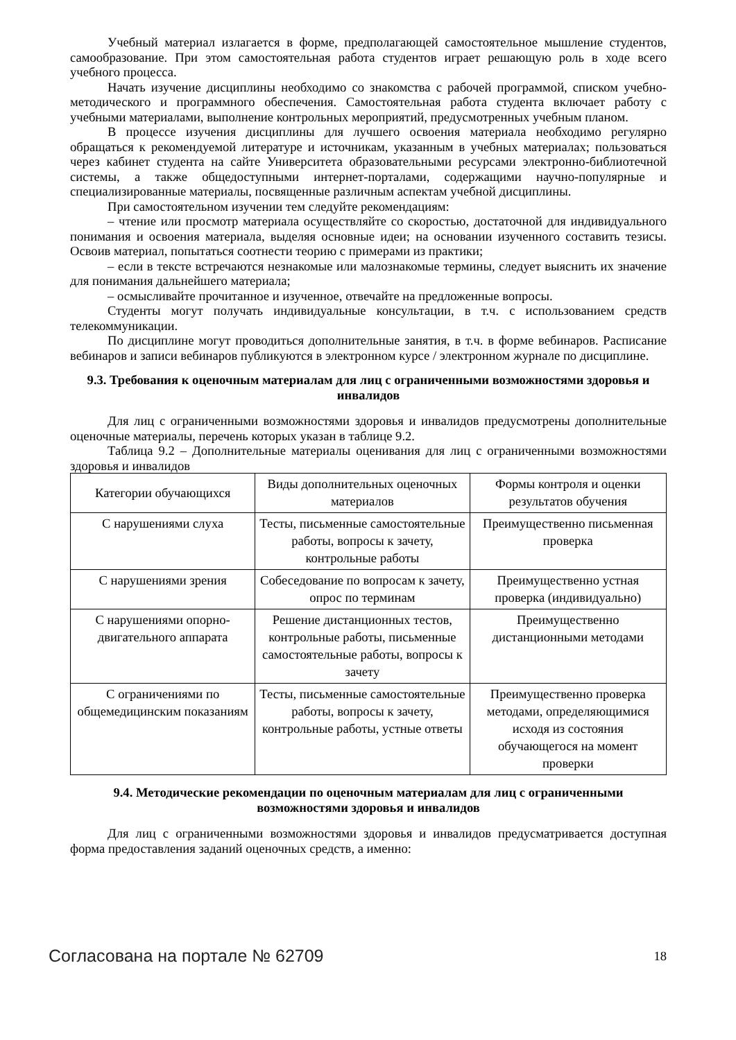Учебный материал излагается в форме, предполагающей самостоятельное мышление студентов, самообразование. При этом самостоятельная работа студентов играет решающую роль в ходе всего учебного процесса.
Начать изучение дисциплины необходимо со знакомства с рабочей программой, списком учебно-методического и программного обеспечения. Самостоятельная работа студента включает работу с учебными материалами, выполнение контрольных мероприятий, предусмотренных учебным планом.
В процессе изучения дисциплины для лучшего освоения материала необходимо регулярно обращаться к рекомендуемой литературе и источникам, указанным в учебных материалах; пользоваться через кабинет студента на сайте Университета образовательными ресурсами электронно-библиотечной системы, а также общедоступными интернет-порталами, содержащими научно-популярные и специализированные материалы, посвященные различным аспектам учебной дисциплины.
При самостоятельном изучении тем следуйте рекомендациям:
– чтение или просмотр материала осуществляйте со скоростью, достаточной для индивидуального понимания и освоения материала, выделяя основные идеи; на основании изученного составить тезисы. Освоив материал, попытаться соотнести теорию с примерами из практики;
– если в тексте встречаются незнакомые или малознакомые термины, следует выяснить их значение для понимания дальнейшего материала;
– осмысливайте прочитанное и изученное, отвечайте на предложенные вопросы.
Студенты могут получать индивидуальные консультации, в т.ч. с использованием средств телекоммуникации.
По дисциплине могут проводиться дополнительные занятия, в т.ч. в форме вебинаров. Расписание вебинаров и записи вебинаров публикуются в электронном курсе / электронном журнале по дисциплине.
9.3. Требования к оценочным материалам для лиц с ограниченными возможностями здоровья и инвалидов
Для лиц с ограниченными возможностями здоровья и инвалидов предусмотрены дополнительные оценочные материалы, перечень которых указан в таблице 9.2.
Таблица 9.2 – Дополнительные материалы оценивания для лиц с ограниченными возможностями здоровья и инвалидов
| Категории обучающихся | Виды дополнительных оценочных материалов | Формы контроля и оценки результатов обучения |
| С нарушениями слуха | Тесты, письменные самостоятельные работы, вопросы к зачету, контрольные работы | Преимущественно письменная проверка |
| С нарушениями зрения | Собеседование по вопросам к зачету, опрос по терминам | Преимущественно устная проверка (индивидуально) |
| С нарушениями опорно-двигательного аппарата | Решение дистанционных тестов, контрольные работы, письменные самостоятельные работы, вопросы к зачету | Преимущественно дистанционными методами |
| С ограничениями по общемедицинским показаниям | Тесты, письменные самостоятельные работы, вопросы к зачету, контрольные работы, устные ответы | Преимущественно проверка методами, определяющимися исходя из состояния обучающегося на момент проверки |
9.4. Методические рекомендации по оценочным материалам для лиц с ограниченными возможностями здоровья и инвалидов
Для лиц с ограниченными возможностями здоровья и инвалидов предусматривается доступная форма предоставления заданий оценочных средств, а именно:
Согласована на портале № 62709 18